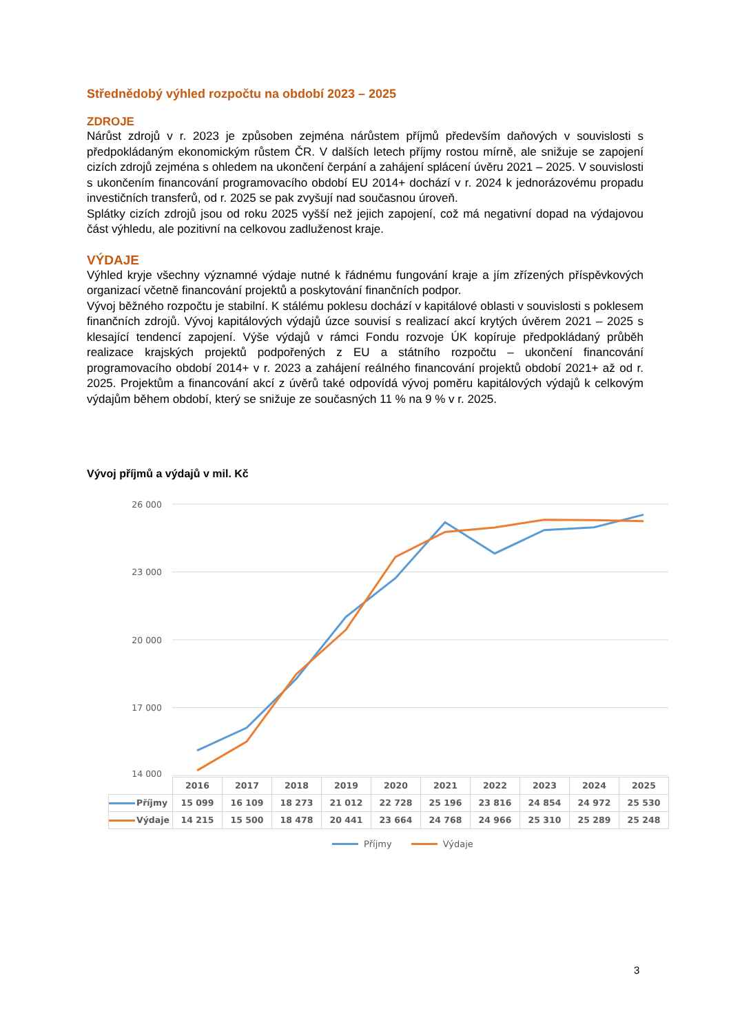Střednědobý výhled rozpočtu na období 2023 – 2025
ZDROJE
Nárůst zdrojů v r. 2023 je způsoben zejména nárůstem příjmů především daňových v souvislosti s předpokládaným ekonomickým růstem ČR. V dalších letech příjmy rostou mírně, ale snižuje se zapojení cizích zdrojů zejména s ohledem na ukončení čerpání a zahájení splácení úvěru 2021 – 2025. V souvislosti s ukončením financování programovacího období EU 2014+ dochází v r. 2024 k jednorázovému propadu investičních transferů, od r. 2025 se pak zvyšují nad současnou úroveň.
Splátky cizích zdrojů jsou od roku 2025 vyšší než jejich zapojení, což má negativní dopad na výdajovou část výhledu, ale pozitivní na celkovou zadluženost kraje.
VÝDAJE
Výhled kryje všechny významné výdaje nutné k řádnému fungování kraje a jím zřízených příspěvkových organizací včetně financování projektů a poskytování finančních podpor.
Vývoj běžného rozpočtu je stabilní. K stálému poklesu dochází v kapitálové oblasti v souvislosti s poklesem finančních zdrojů. Vývoj kapitálových výdajů úzce souvisí s realizací akcí krytých úvěrem 2021 – 2025 s klesající tendencí zapojení. Výše výdajů v rámci Fondu rozvoje ÚK kopíruje předpokládaný průběh realizace krajských projektů podpořených z EU a státního rozpočtu – ukončení financování programovacího období 2014+ v r. 2023 a zahájení reálného financování projektů období 2021+ až od r. 2025. Projektům a financování akcí z úvěrů také odpovídá vývoj poměru kapitálových výdajů k celkovým výdajům během období, který se snižuje ze současných 11 % na 9 % v r. 2025.
Vývoj příjmů a výdajů v mil. Kč
26 000
23 000
20 000
17 000
14 000
| | 2016 | 2017 | 2018 | 2019 | 2020 | 2021 | 2022 | 2023 | 2024 | 2025 |
| --- | --- | --- | --- | --- | --- | --- | --- | --- | --- | --- |
| Příjmy | 15 099 | 16 109 | 18 273 | 21 012 | 22 728 | 25 196 | 23 816 | 24 854 | 24 972 | 25 530 |
| Výdaje | 14 215 | 15 500 | 18 478 | 20 441 | 23 664 | 24 768 | 24 966 | 25 310 | 25 289 | 25 248 |
Příjmy Výdaje
3